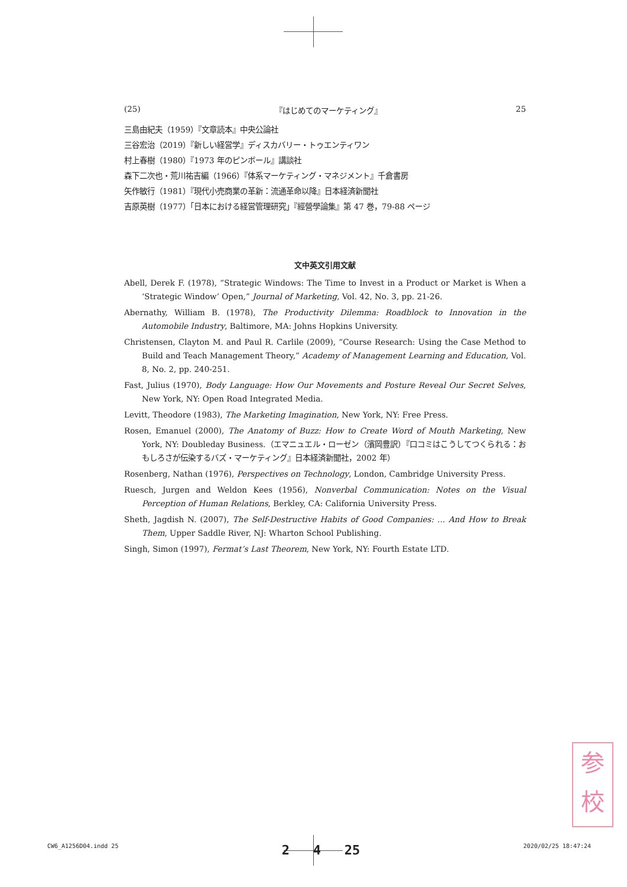(25) 『はじめてのマーケティング』 25
三島由紀夫（1959）『文章読本』中央公論社
三谷宏治（2019）『新しい経営学』ディスカバリー・トゥエンティワン
村上春樹（1980）『1973 年のピンボール』講談社
森下二次也・荒川祐吉編（1966）『体系マーケティング・マネジメント』千倉書房
矢作敏行（1981）『現代小売商業の革新：流通革命以降』日本経済新聞社
吉原英樹（1977）「日本における経営管理研究」『經營學論集』第 47 巻，79-88 ページ
文中英文引用文献
Abell, Derek F. (1978), “Strategic Windows: The Time to Invest in a Product or Market is When a ‘Strategic Window’ Open,” Journal of Marketing, Vol. 42, No. 3, pp. 21-26.
Abernathy, William B. (1978), The Productivity Dilemma: Roadblock to Innovation in the Automobile Industry, Baltimore, MA: Johns Hopkins University.
Christensen, Clayton M. and Paul R. Carlile (2009), “Course Research: Using the Case Method to Build and Teach Management Theory,” Academy of Management Learning and Education, Vol. 8, No. 2, pp. 240-251.
Fast, Julius (1970), Body Language: How Our Movements and Posture Reveal Our Secret Selves, New York, NY: Open Road Integrated Media.
Levitt, Theodore (1983), The Marketing Imagination, New York, NY: Free Press.
Rosen, Emanuel (2000), The Anatomy of Buzz: How to Create Word of Mouth Marketing, New York, NY: Doubleday Business.（エマニュエル・ローゼン（濱岡豊訳）『口コミはこうしてつくられる：おもしろさが伝染するバズ・マーケティング』日本経済新聞社，2002 年）
Rosenberg, Nathan (1976), Perspectives on Technology, London, Cambridge University Press.
Ruesch, Jurgen and Weldon Kees (1956), Nonverbal Communication: Notes on the Visual Perception of Human Relations, Berkley, CA: California University Press.
Sheth, Jagdish N. (2007), The Self-Destructive Habits of Good Companies: ... And How to Break Them, Upper Saddle River, NJ: Wharton School Publishing.
Singh, Simon (1997), Fermat’s Last Theorem, New York, NY: Fourth Estate LTD.
参
校
CW6_A1256D04.indd 25 2 4 25 2020/02/25 18:47:24